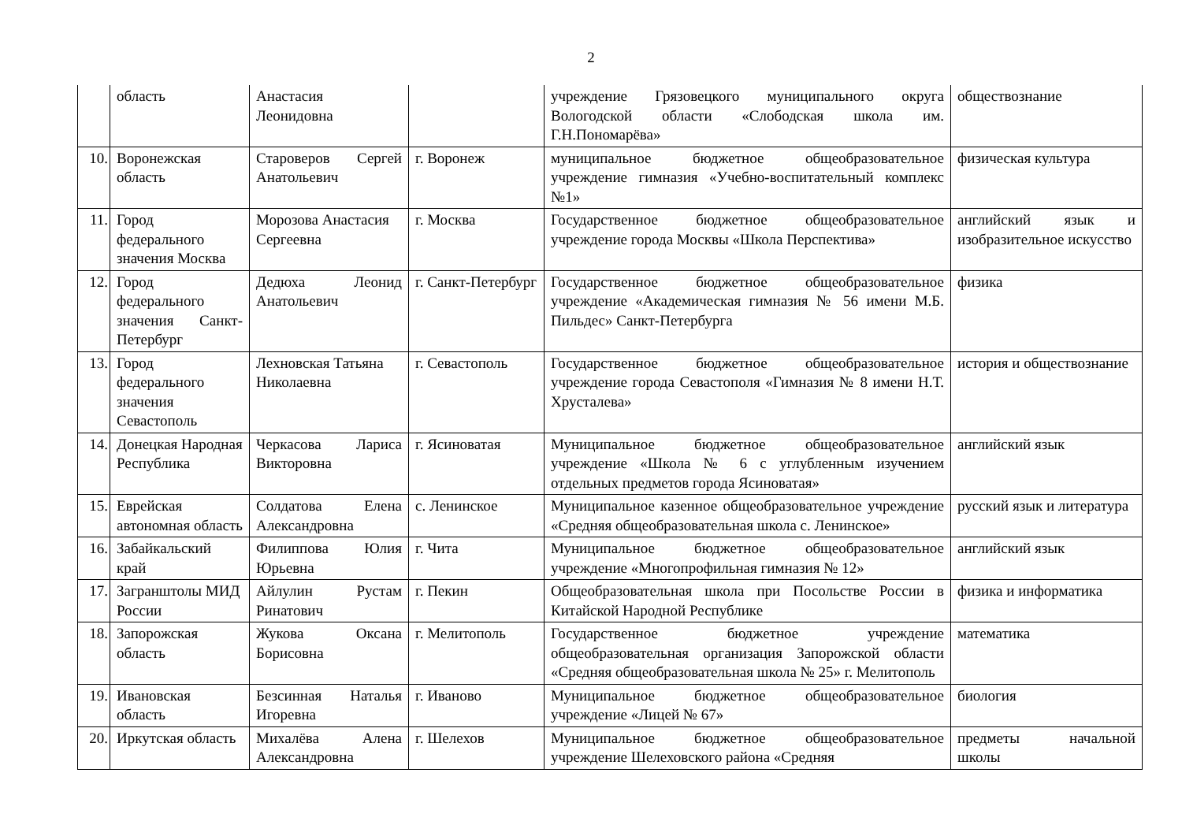2
| | область | Анастасия Леонидовна | | учреждение Грязовецкого муниципального округа Вологодской области «Слободская школа им. Г.Н.Пономарёва» | обществознание |
| 10. | Воронежская область | Староверов Сергей Анатольевич | г. Воронеж | муниципальное бюджетное общеобразовательное учреждение гимназия «Учебно-воспитательный комплекс №1» | физическая культура |
| 11. | Город федерального значения Москва | Морозова Анастасия Сергеевна | г. Москва | Государственное бюджетное общеобразовательное учреждение города Москвы «Школа Перспектива» | английский язык и изобразительное искусство |
| 12. | Город федерального значения Санкт-Петербург | Дедюха Леонид Анатольевич | г. Санкт-Петербург | Государственное бюджетное общеобразовательное учреждение «Академическая гимназия № 56 имени М.Б. Пильдес» Санкт-Петербурга | физика |
| 13. | Город федерального значения Севастополь | Лехновская Татьяна Николаевна | г. Севастополь | Государственное бюджетное общеобразовательное учреждение города Севастополя «Гимназия № 8 имени Н.Т. Хрусталева» | история и обществознание |
| 14. | Донецкая Народная Республика | Черкасова Лариса Викторовна | г. Ясиноватая | Муниципальное бюджетное общеобразовательное учреждение «Школа № 6 с углубленным изучением отдельных предметов города Ясиноватая» | английский язык |
| 15. | Еврейская автономная область | Солдатова Елена Александровна | с. Ленинское | Муниципальное казенное общеобразовательное учреждение «Средняя общеобразовательная школа с. Ленинское» | русский язык и литература |
| 16. | Забайкальский край | Филиппова Юлия Юрьевна | г. Чита | Муниципальное бюджетное общеобразовательное учреждение «Многопрофильная гимназия № 12» | английский язык |
| 17. | Загранштолы МИД России | Айлулин Рустам Ринатович | г. Пекин | Общеобразовательная школа при Посольстве России в Китайской Народной Республике | физика и информатика |
| 18. | Запорожская область | Жукова Оксана Борисовна | г. Мелитополь | Государственное бюджетное учреждение общеобразовательная организация Запорожской области «Средняя общеобразовательная школа № 25» г. Мелитополь | математика |
| 19. | Ивановская область | Безсинная Наталья Игоревна | г. Иваново | Муниципальное бюджетное общеобразовательное учреждение «Лицей № 67» | биология |
| 20. | Иркутская область | Михалёва Алена Александровна | г. Шелехов | Муниципальное бюджетное общеобразовательное учреждение Шелеховского района «Средняя | предметы начальной школы |